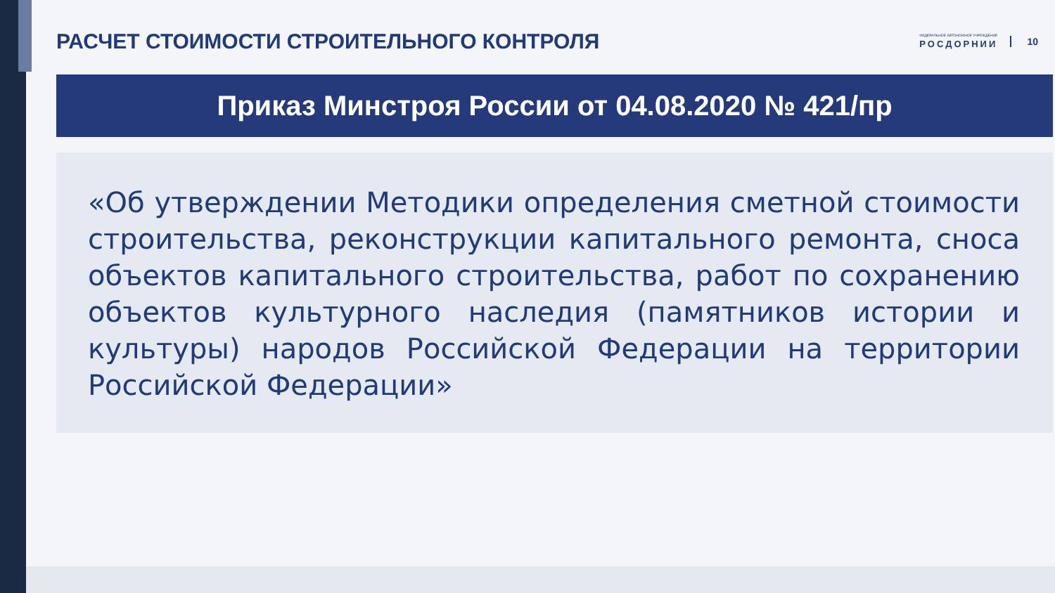РАСЧЕТ СТОИМОСТИ СТРОИТЕЛЬНОГО КОНТРОЛЯ
ФЕДЕРАЛЬНОЕ АВТОНОМНОЕ УЧРЕЖДЕНИЕ
РОСДОРНИИ
10
Приказ Минстроя России от 04.08.2020 № 421/пр
«Об утверждении Методики определения сметной стоимости строительства, реконструкции капитального ремонта, сноса объектов капитального строительства, работ по сохранению объектов культурного наследия (памятников истории и культуры) народов Российской Федерации на территории Российской Федерации»